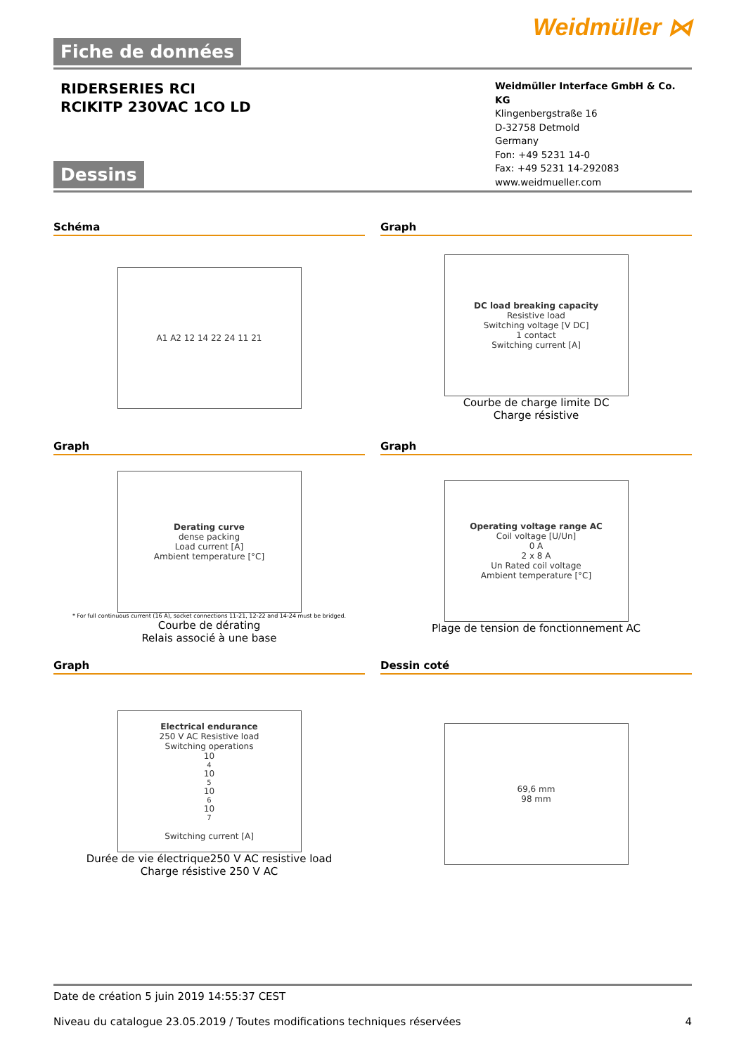Weidmüller ⋈
Fiche de données
RIDERSERIES RCI
RCIKITP 230VAC 1CO LD
Weidmüller Interface GmbH & Co. KG
Klingenbergstraße 16
D-32758 Detmold
Germany
Fon: +49 5231 14-0
Fax: +49 5231 14-292083
www.weidmueller.com
Dessins
Schéma
A1 A2 12 14 22 24 11 21
Graph
DC load breaking capacity
Resistive load
Switching voltage [V DC]
1 contact
Switching current [A]
Courbe de charge limite DC
Charge résistive
Graph
Derating curve
dense packing
Load current [A]
Ambient temperature [°C]
* For full continuous current (16 A), socket connections 11-21, 12-22 and 14-24 must be bridged.
Courbe de dérating
Relais associé à une base
Graph
Operating voltage range AC
Coil voltage [U/Un]
0 A
2 x 8 A
Un Rated coil voltage
Ambient temperature [°C]
Plage de tension de fonctionnement AC
Graph
Electrical endurance
250 V AC Resistive load
Switching operations
10<sup>4</sup> 10<sup>5</sup> 10<sup>6</sup> 10<sup>7</sup>
Switching current [A]
Durée de vie électrique250 V AC resistive load
Charge résistive 250 V AC
Dessin coté
69,6 mm
98 mm
Date de création 5 juin 2019 14:55:37 CEST
Niveau du catalogue 23.05.2019 / Toutes modifications techniques réservées 4